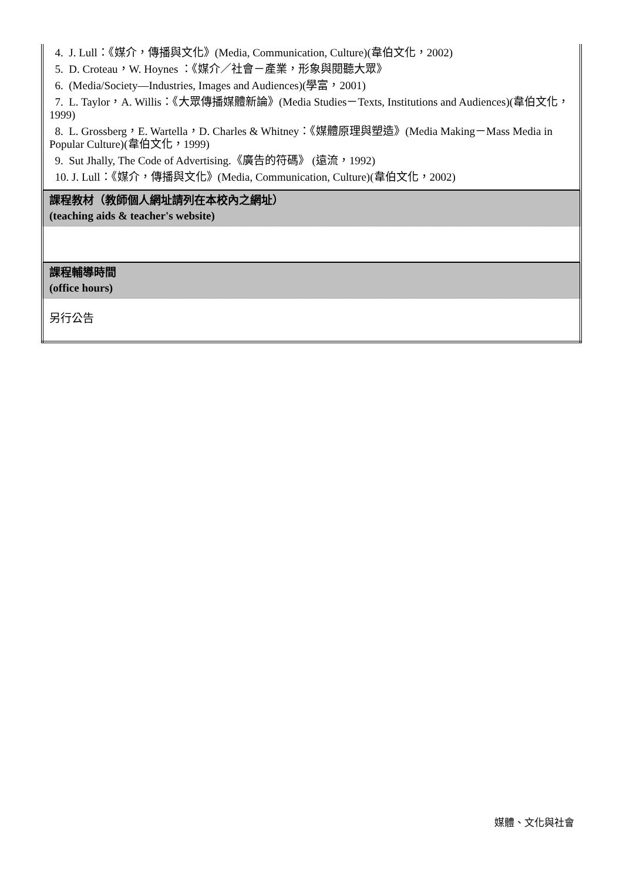| 4. J. Lull：《媒介，傳播與文化》(Media, Communication, Culture)(韋伯文化，2002) 5. D. Croteau，W. Hoynes ：《媒介／社會－產業，形象與閱聽大眾》 6. (Media/Society—Industries, Images and Audiences)(學富，2001) 7. L. Taylor，A. Willis：《大眾傳播媒體新論》(Media Studies－Texts, Institutions and Audiences)(韋伯文化，1999) 8. L. Grossberg，E. Wartella，D. Charles & Whitney：《媒體原理與塑造》(Media Making－Mass Media in Popular Culture)(韋伯文化，1999) 9. Sut Jhally, The Code of Advertising.《廣告的符碼》 (遠流，1992) 10. J. Lull：《媒介，傳播與文化》(Media, Communication, Culture)(韋伯文化，2002) |
| 課程教材（教師個人網址請列在本校內之網址） (teaching aids & teacher's website) |
| 課程輔導時間 (office hours) |
| 另行公告 |
媒體、文化與社會